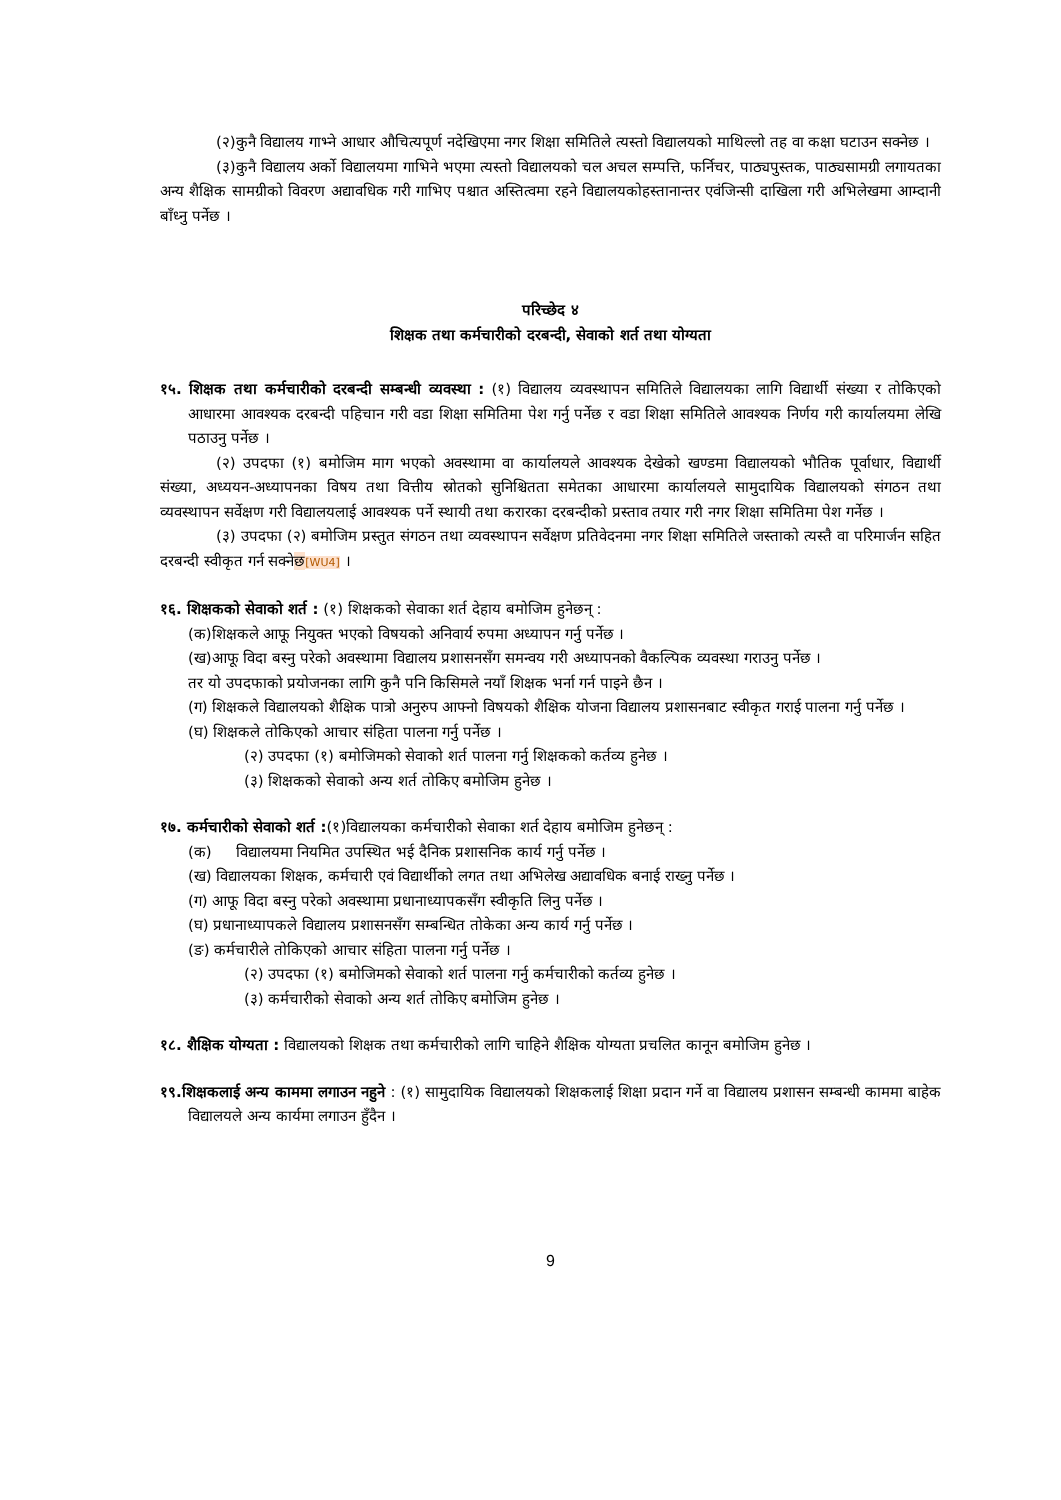(२)कुनै विद्यालय गाभ्ने आधार औचित्यपूर्ण नदेखिएमा नगर शिक्षा समितिले त्यस्तो विद्यालयको माथिल्लो तह वा कक्षा घटाउन सक्नेछ ।
(३)कुनै विद्यालय अर्को विद्यालयमा गाभिने भएमा त्यस्तो विद्यालयको चल अचल सम्पत्ति, फर्निचर, पाठ्यपुस्तक, पाठ्यसामग्री लगायतका अन्य शैक्षिक सामग्रीको विवरण अद्यावधिक गरी गाभिए पश्चात अस्तित्वमा रहने विद्यालयकोहस्तानान्तर एवंजिन्सी दाखिला गरी अभिलेखमा आम्दानी बाँध्नु पर्नेछ ।
परिच्छेद ४
शिक्षक तथा कर्मचारीको दरबन्दी, सेवाको शर्त तथा योग्यता
१५. शिक्षक तथा कर्मचारीको दरबन्दी सम्बन्धी व्यवस्था : (१) विद्यालय व्यवस्थापन समितिले विद्यालयका लागि विद्यार्थी संख्या र तोकिएको आधारमा आवश्यक दरबन्दी पहिचान गरी वडा शिक्षा समितिमा पेश गर्नु पर्नेछ र वडा शिक्षा समितिले आवश्यक निर्णय गरी कार्यालयमा लेखि पठाउनु पर्नेछ ।
(२) उपदफा (१) बमोजिम माग भएको अवस्थामा वा कार्यालयले आवश्यक देखेको खण्डमा विद्यालयको भौतिक पूर्वाधार, विद्यार्थी संख्या, अध्ययन-अध्यापनका विषय तथा वित्तीय स्रोतको सुनिश्चितता समेतका आधारमा कार्यालयले सामुदायिक विद्यालयको संगठन तथा व्यवस्थापन सर्वेक्षण गरी विद्यालयलाई आवश्यक पर्ने स्थायी तथा करारका दरबन्दीको प्रस्ताव तयार गरी नगर शिक्षा समितिमा पेश गर्नेछ ।
(३) उपदफा (२) बमोजिम प्रस्तुत संगठन तथा व्यवस्थापन सर्वेक्षण प्रतिवेदनमा नगर शिक्षा समितिले जस्ताको त्यस्तै वा परिमार्जन सहित दरबन्दी स्वीकृत गर्न सक्नेछ[WU4] ।
१६. शिक्षकको सेवाको शर्त : (१) शिक्षकको सेवाका शर्त देहाय बमोजिम हुनेछन् :
(क)शिक्षकले आफू नियुक्त भएको विषयको अनिवार्य रुपमा अध्यापन गर्नु पर्नेछ ।
(ख)आफू विदा बस्नु परेको अवस्थामा विद्यालय प्रशासनसँग समन्वय गरी अध्यापनको वैकल्पिक व्यवस्था गराउनु पर्नेछ ।
तर यो उपदफाको प्रयोजनका लागि कुनै पनि किसिमले नयाँ शिक्षक भर्ना गर्न पाइने छैन ।
(ग) शिक्षकले विद्यालयको शैक्षिक पात्रो अनुरुप आफ्नो विषयको शैक्षिक योजना विद्यालय प्रशासनबाट स्वीकृत गराई पालना गर्नु पर्नेछ ।
(घ) शिक्षकले तोकिएको आचार संहिता पालना गर्नु पर्नेछ ।
(२) उपदफा (१) बमोजिमको सेवाको शर्त पालना गर्नु शिक्षकको कर्तव्य हुनेछ ।
(३) शिक्षकको सेवाको अन्य शर्त तोकिए बमोजिम हुनेछ ।
१७. कर्मचारीको सेवाको शर्त :(१)विद्यालयका कर्मचारीको सेवाका शर्त देहाय बमोजिम हुनेछन् :
(क) विद्यालयमा नियमित उपस्थित भई दैनिक प्रशासनिक कार्य गर्नु पर्नेछ ।
(ख) विद्यालयका शिक्षक, कर्मचारी एवं विद्यार्थीको लगत तथा अभिलेख अद्यावधिक बनाई राख्नु पर्नेछ ।
(ग) आफू विदा बस्नु परेको अवस्थामा प्रधानाध्यापकसँग स्वीकृति लिनु पर्नेछ ।
(घ) प्रधानाध्यापकले विद्यालय प्रशासनसँग सम्बन्धित तोकेका अन्य कार्य गर्नु पर्नेछ ।
(ङ) कर्मचारीले तोकिएको आचार संहिता पालना गर्नु पर्नेछ ।
(२) उपदफा (१) बमोजिमको सेवाको शर्त पालना गर्नु कर्मचारीको कर्तव्य हुनेछ ।
(३) कर्मचारीको सेवाको अन्य शर्त तोकिए बमोजिम हुनेछ ।
१८. शैक्षिक योग्यता : विद्यालयको शिक्षक तथा कर्मचारीको लागि चाहिने शैक्षिक योग्यता प्रचलित कानून बमोजिम हुनेछ ।
१९.शिक्षकलाई अन्य काममा लगाउन नहुने : (१) सामुदायिक विद्यालयको शिक्षकलाई शिक्षा प्रदान गर्ने वा विद्यालय प्रशासन सम्बन्धी काममा बाहेक विद्यालयले अन्य कार्यमा लगाउन हुँदैन ।
9